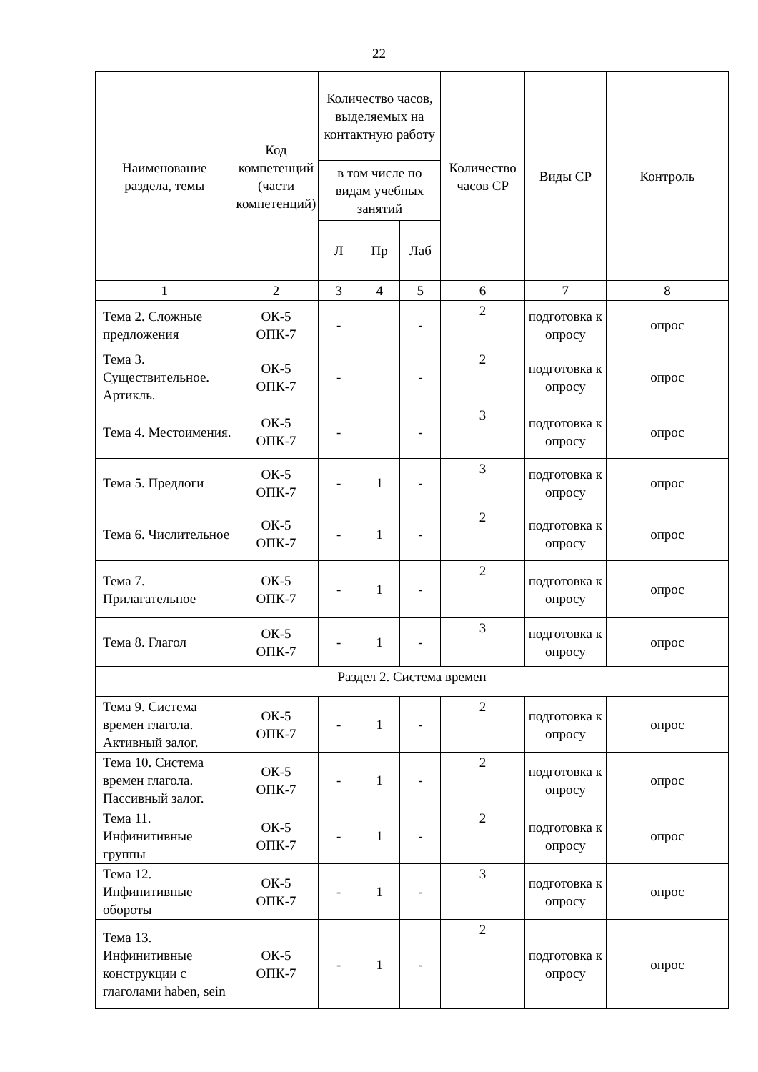22
| Наименование раздела, темы | Код компетенций (части компетенций) | Количество часов, выделяемых на контактную работу | | | Количество часов СР | Виды СР | Контроль |
| --- | --- | --- | --- | --- | --- | --- | --- |
| | | в том числе по видам учебных занятий | | | | | |
| | | Л | Пр | Лаб | | | |
| 1 | 2 | 3 | 4 | 5 | 6 | 7 | 8 |
| Тема 2. Сложные предложения | ОК-5 ОПК-7 | - | | - | 2 | подготовка к опросу | опрос |
| Тема 3. Существительное. Артикль. | ОК-5 ОПК-7 | - | | - | 2 | подготовка к опросу | опрос |
| Тема 4. Местоимения. | ОК-5 ОПК-7 | - | | - | 3 | подготовка к опросу | опрос |
| Тема 5. Предлоги | ОК-5 ОПК-7 | - | 1 | - | 3 | подготовка к опросу | опрос |
| Тема 6. Числительное | ОК-5 ОПК-7 | - | 1 | - | 2 | подготовка к опросу | опрос |
| Тема 7. Прилагательное | ОК-5 ОПК-7 | - | 1 | - | 2 | подготовка к опросу | опрос |
| Тема 8. Глагол | ОК-5 ОПК-7 | - | 1 | - | 3 | подготовка к опросу | опрос |
| Раздел 2. Система времен | | | | | | | |
| Тема 9. Система времен глагола. Активный залог. | ОК-5 ОПК-7 | - | 1 | - | 2 | подготовка к опросу | опрос |
| Тема 10. Система времен глагола. Пассивный залог. | ОК-5 ОПК-7 | - | 1 | - | 2 | подготовка к опросу | опрос |
| Тема 11. Инфинитивные группы | ОК-5 ОПК-7 | - | 1 | - | 2 | подготовка к опросу | опрос |
| Тема 12. Инфинитивные обороты | ОК-5 ОПК-7 | - | 1 | - | 3 | подготовка к опросу | опрос |
| Тема 13. Инфинитивные конструкции с глаголами haben, sein | ОК-5 ОПК-7 | - | 1 | - | 2 | подготовка к опросу | опрос |